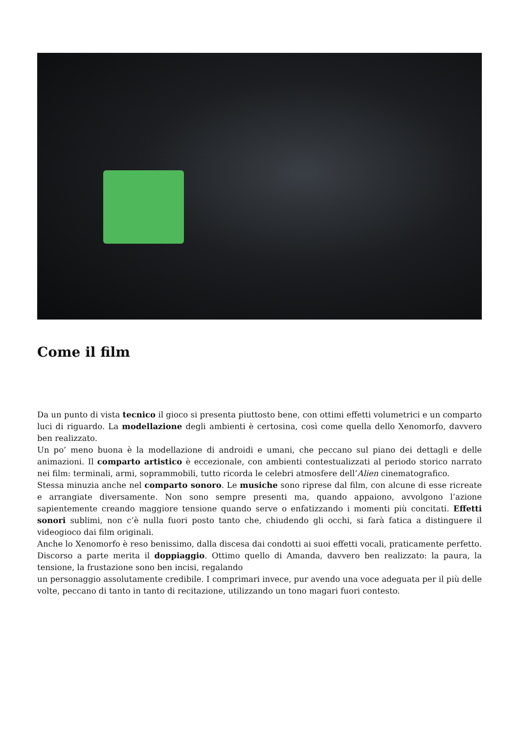Come il film
Da un punto di vista tecnico il gioco si presenta piuttosto bene, con ottimi effetti volumetrici e un comparto luci di riguardo. La modellazione degli ambienti è certosina, così come quella dello Xenomorfo, davvero ben realizzato.
Un po’ meno buona è la modellazione di androidi e umani, che peccano sul piano dei dettagli e delle animazioni. Il comparto artistico è eccezionale, con ambienti contestualizzati al periodo storico narrato nei film: terminali, armi, soprammobili, tutto ricorda le celebri atmosfere dell’Alien cinematografico.
Stessa minuzia anche nel comparto sonoro. Le musiche sono riprese dal film, con alcune di esse ricreate e arrangiate diversamente. Non sono sempre presenti ma, quando appaiono, avvolgono l’azione sapientemente creando maggiore tensione quando serve o enfatizzando i momenti più concitati. Effetti sonori sublimi, non c’è nulla fuori posto tanto che, chiudendo gli occhi, si farà fatica a distinguere il videogioco dai film originali.
Anche lo Xenomorfo è reso benissimo, dalla discesa dai condotti ai suoi effetti vocali, praticamente perfetto. Discorso a parte merita il doppiaggio. Ottimo quello di Amanda, davvero ben realizzato: la paura, la tensione, la frustazione sono ben incisi, regalando
un personaggio assolutamente credibile. I comprimari invece, pur avendo una voce adeguata per il più delle volte, peccano di tanto in tanto di recitazione, utilizzando un tono magari fuori contesto.